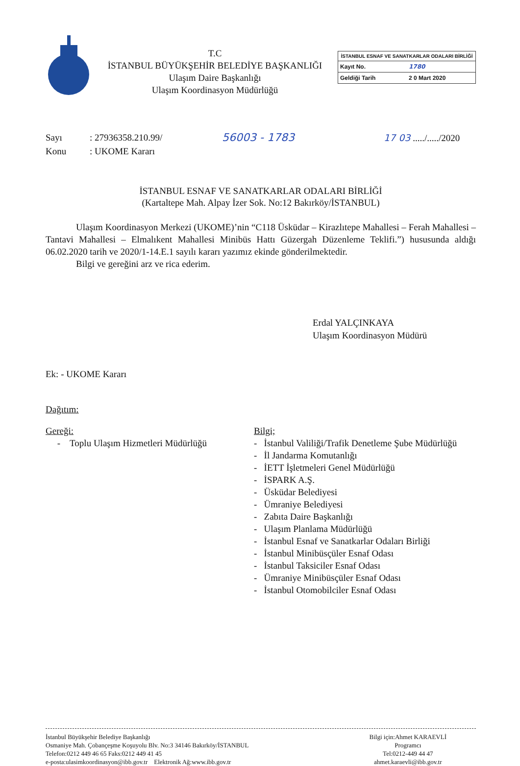T.C
İSTANBUL BÜYÜKŞEHİR BELEDİYE BAŞKANLIĞI
Ulaşım Daire Başkanlığı
Ulaşım Koordinasyon Müdürlüğü
İSTANBUL ESNAF VE SANATKARLAR ODALARI BİRLİĞİ
Kayıt No. 1780
Geldiği Tarih 2 0 Mart 2020
Sayı
Konu
: 27936358.210.99/
: UKOME Kararı
56003 - 1783
17 03 ...../...../2020
İSTANBUL ESNAF VE SANATKARLAR ODALARI BİRLİĞİ
(Kartaltepe Mah. Alpay İzer Sok. No:12 Bakırköy/İSTANBUL)
Ulaşım Koordinasyon Merkezi (UKOME)’nin “C118 Üsküdar – Kirazlıtepe Mahallesi – Ferah Mahallesi – Tantavi Mahallesi – Elmalıkent Mahallesi Minibüs Hattı Güzergah Düzenleme Teklifi.”) hususunda aldığı 06.02.2020 tarih ve 2020/1-14.E.1 sayılı kararı yazımız ekinde gönderilmektedir.
Bilgi ve gereğini arz ve rica ederim.
Erdal YALÇINKAYA
Ulaşım Koordinasyon Müdürü
Ek: - UKOME Kararı
Dağıtım:
Gereği:
- Toplu Ulaşım Hizmetleri Müdürlüğü
Bilgi;
- İstanbul Valiliği/Trafik Denetleme Şube Müdürlüğü
- İl Jandarma Komutanlığı
- İETT İşletmeleri Genel Müdürlüğü
- İSPARK A.Ş.
- Üsküdar Belediyesi
- Ümraniye Belediyesi
- Zabıta Daire Başkanlığı
- Ulaşım Planlama Müdürlüğü
- İstanbul Esnaf ve Sanatkarlar Odaları Birliği
- İstanbul Minibüsçüler Esnaf Odası
- İstanbul Taksiciler Esnaf Odası
- Ümraniye Minibüsçüler Esnaf Odası
- İstanbul Otomobilciler Esnaf Odası
İstanbul Büyükşehir Belediye Başkanlığı
Osmaniye Mah. Çobançeşme Koşuyolu Blv. No:3 34146 Bakırköy/İSTANBUL
Telefon:0212 449 46 65 Faks:0212 449 41 45
e-posta:ulasimkoordinasyon@ibb.gov.tr Elektronik Ağ:www.ibb.gov.tr
Bilgi için:Ahmet KARAEVLİ
Programcı
Tel:0212-449 44 47
ahmet.karaevli@ibb.gov.tr